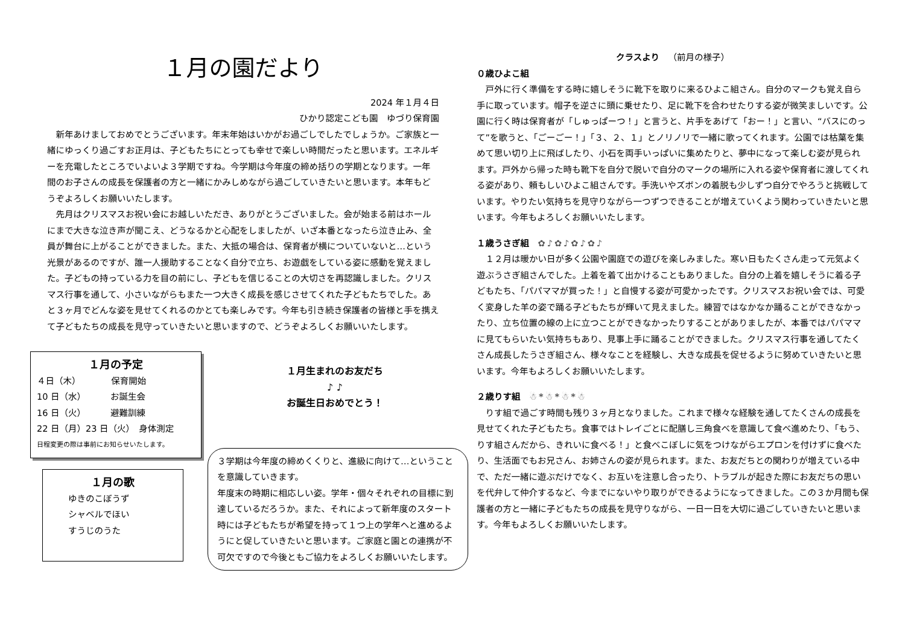１月の園だより
2024 年１月４日
ひかり認定こども園　ゆづり保育園
　新年あけましておめでとうございます。年末年始はいかがお過ごしでしたでしょうか。ご家族と一緒にゆっくり過ごすお正月は、子どもたちにとっても幸せで楽しい時間だったと思います。エネルギーを充電したところでいよいよ３学期ですね。今学期は今年度の締め括りの学期となります。一年間のお子さんの成長を保護者の方と一緒にかみしめながら過ごしていきたいと思います。本年もどうぞよろしくお願いいたします。
　先月はクリスマスお祝い会にお越しいただき、ありがとうございました。会が始まる前はホールにまで大きな泣き声が聞こえ、どうなるかと心配をしましたが、いざ本番となったら泣き止み、全員が舞台に上がることができました。また、大抵の場合は、保育者が横についていないと…という光景があるのですが、誰一人援助することなく自分で立ち、お遊戯をしている姿に感動を覚えました。子どもの持っている力を目の前にし、子どもを信じることの大切さを再認識しました。クリスマス行事を通して、小さいながらもまた一つ大きく成長を感じさせてくれた子どもたちでした。あと３ヶ月でどんな姿を見せてくれるのかとても楽しみです。今年も引き続き保護者の皆様と手を携えて子どもたちの成長を見守っていきたいと思いますので、どうぞよろしくお願いいたします。
１月の予定
４日（木）　　　　保育開始
10 日（水）　　　 お誕生会
16 日（火）　　　 避難訓練
22 日（月）23 日（火）　身体測定
日程変更の際は事前にお知らせいたします。
１月の歌
ゆきのこぼうず
シャベルでほい
すうじのうた
１月生まれのお友だち
♪ ♪
お誕生日おめでとう！
３学期は今年度の締めくくりと、進級に向けて…ということを意識していきます。
年度末の時期に相応しい姿。学年・個々それぞれの目標に到達しているだろうか。また、それによって新年度のスタート時には子どもたちが希望を持って１つ上の学年へと進めるようにと促していきたいと思います。ご家庭と園との連携が不可欠ですので今後ともご協力をよろしくお願いいたします。
クラスより　（前月の様子）
０歳ひよこ組
　戸外に行く準備をする時に嬉しそうに靴下を取りに来るひよこ組さん。自分のマークも覚え自ら手に取っています。帽子を逆さに頭に乗せたり、足に靴下を合わせたりする姿が微笑ましいです。公園に行く時は保育者が「しゅっぱーつ！」と言うと、片手をあげて「おー！」と言い、“バスにのって”を歌うと、「ごーごー！」「３、２、１」とノリノリで一緒に歌ってくれます。公園では枯葉を集めて思い切り上に飛ばしたり、小石を両手いっぱいに集めたりと、夢中になって楽しむ姿が見られます。戸外から帰った時も靴下を自分で脱いで自分のマークの場所に入れる姿や保育者に渡してくれる姿があり、頼もしいひよこ組さんです。手洗いやズボンの着脱も少しずつ自分でやろうと挑戦しています。やりたい気持ちを見守りながら一つずつできることが増えていくよう関わっていきたいと思います。今年もよろしくお願いいたします。
１歳うさぎ組　✿♪✿♪✿♪✿♪
　１２月は暖かい日が多く公園や園庭での遊びを楽しみました。寒い日もたくさん走って元気よく遊ぶうさぎ組さんでした。上着を着て出かけることもありました。自分の上着を嬉しそうに着る子どもたち、「パパママが買った！」と自慢する姿が可愛かったです。クリスマスお祝い会では、可愛く変身した羊の姿で踊る子どもたちが輝いて見えました。練習ではなかなか踊ることができなかったり、立ち位置の線の上に立つことができなかったりすることがありましたが、本番ではパパママに見てもらいたい気持ちもあり、見事上手に踊ることができました。クリスマス行事を通してたくさん成長したうさぎ組さん、様々なことを経験し、大きな成長を促せるように努めていきたいと思います。今年もよろしくお願いいたします。
２歳りす組　☃*☃*☃*☃
　りす組で過ごす時間も残り３ヶ月となりました。これまで様々な経験を通してたくさんの成長を見せてくれた子どもたち。食事ではトレイごとに配膳し三角食べを意識して食べ進めたり、「もう、りす組さんだから、きれいに食べる！」と食べこぼしに気をつけながらエプロンを付けずに食べたり、生活面でもお兄さん、お姉さんの姿が見られます。また、お友だちとの関わりが増えている中で、ただ一緒に遊ぶだけでなく、お互いを注意し合ったり、トラブルが起きた際にお友だちの思いを代弁して仲介するなど、今までにないやり取りができるようになってきました。この３か月間も保護者の方と一緒に子どもたちの成長を見守りながら、一日一日を大切に過ごしていきたいと思います。今年もよろしくお願いいたします。